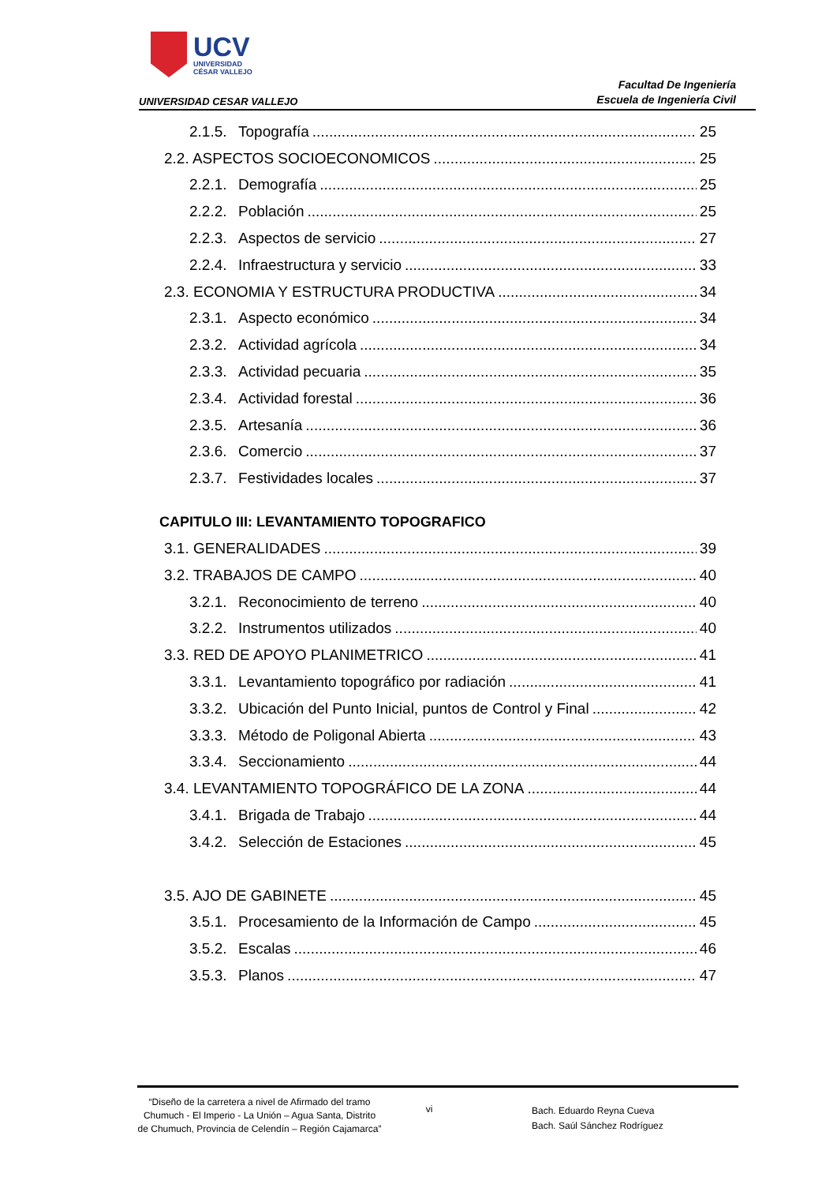UCV
UNIVERSIDAD
CÉSAR VALLEJO
UNIVERSIDAD CESAR VALLEJO
Facultad De Ingeniería
Escuela de Ingeniería Civil
2.1.5. Topografía 25
2.2. ASPECTOS SOCIOECONOMICOS 25
2.2.1. Demografía 25
2.2.2. Población 25
2.2.3. Aspectos de servicio 27
2.2.4. Infraestructura y servicio 33
2.3. ECONOMIA Y ESTRUCTURA PRODUCTIVA 34
2.3.1. Aspecto económico 34
2.3.2. Actividad agrícola 34
2.3.3. Actividad pecuaria 35
2.3.4. Actividad forestal 36
2.3.5. Artesanía 36
2.3.6. Comercio 37
2.3.7. Festividades locales 37
CAPITULO III: LEVANTAMIENTO TOPOGRAFICO
3.1. GENERALIDADES 39
3.2. TRABAJOS DE CAMPO 40
3.2.1. Reconocimiento de terreno 40
3.2.2. Instrumentos utilizados 40
3.3. RED DE APOYO PLANIMETRICO 41
3.3.1. Levantamiento topográfico por radiación 41
3.3.2. Ubicación del Punto Inicial, puntos de Control y Final 42
3.3.3. Método de Poligonal Abierta 43
3.3.4. Seccionamiento 44
3.4. LEVANTAMIENTO TOPOGRÁFICO DE LA ZONA 44
3.4.1. Brigada de Trabajo 44
3.4.2. Selección de Estaciones 45
3.5. AJO DE GABINETE 45
3.5.1. Procesamiento de la Información de Campo 45
3.5.2. Escalas 46
3.5.3. Planos 47
“Diseño de la carretera a nivel de Afirmado del tramo Chumuch - El Imperio - La Unión – Agua Santa, Distrito de Chumuch, Provincia de Celendín – Región Cajamarca”
vi
Bach. Eduardo Reyna Cueva
Bach. Saúl Sánchez Rodríguez